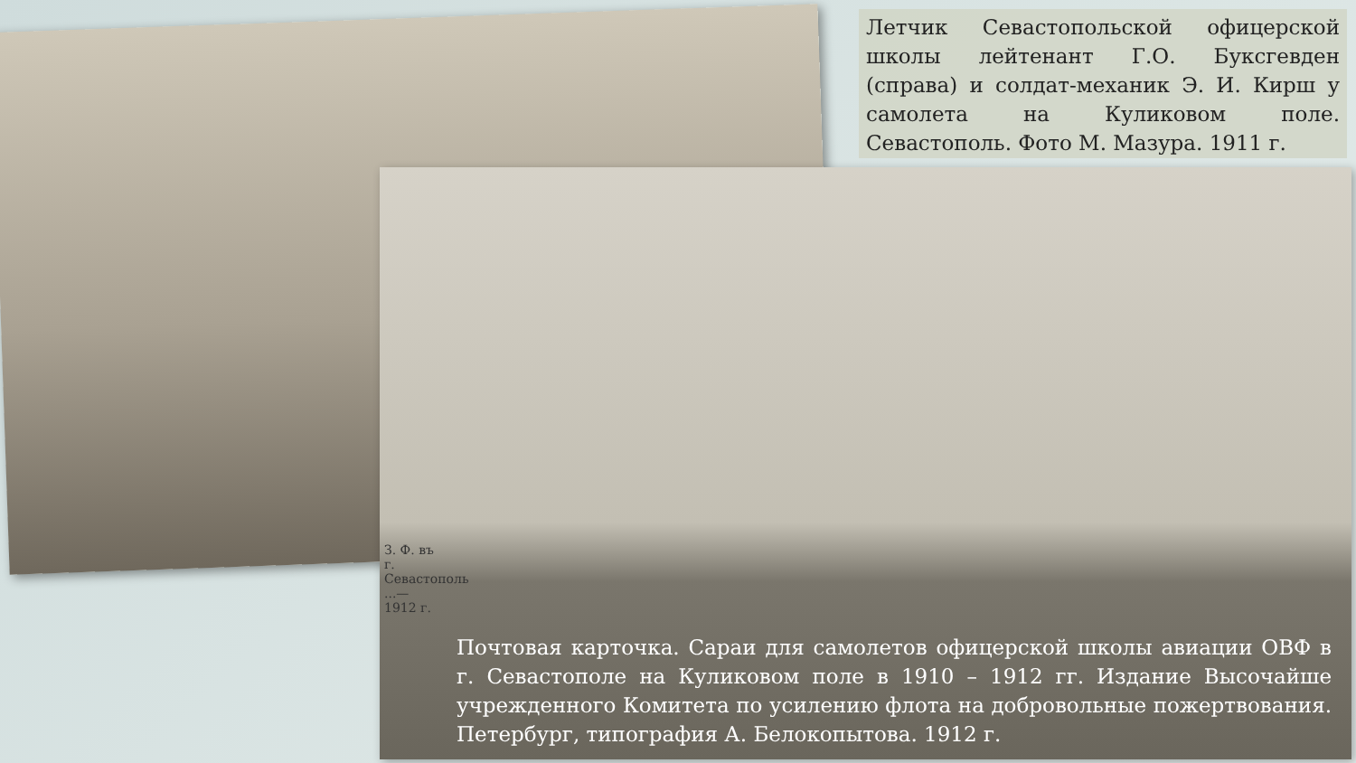Летчик Севастопольской офицерской школы лейтенант Г.О. Буксгевден (справа) и солдат-механик Э. И. Кирш у самолета на Куликовом поле. Севастополь. Фото М. Мазура. 1911 г.
З. Ф. въ г. Севастополь ...—1912 г.
Почтовая карточка. Сараи для самолетов офицерской школы авиации ОВФ в г. Севастополе на Куликовом поле в 1910 – 1912 гг. Издание Высочайше учрежденного Комитета по усилению флота на добровольные пожертвования. Петербург, типография А. Белокопытова. 1912 г.